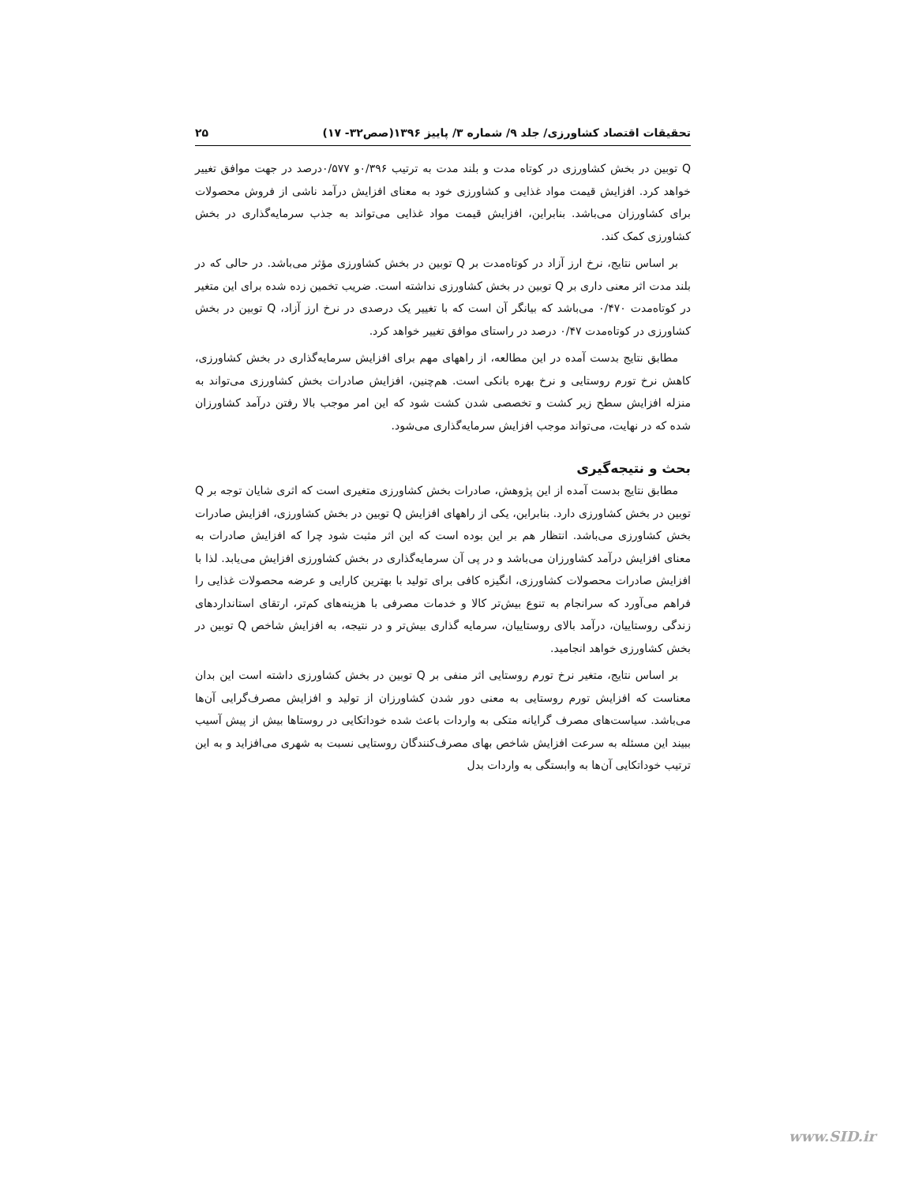تحقیقات اقتصاد کشاورزی/ جلد ۹/ شماره ۳/ پاییز ۱۳۹۶(صص۳۲- ۱۷) ۲۵
Q توبین در بخش کشاورزی در کوتاه مدت و بلند مدت به ترتیب ۰/۳۹۶و ۰/۵۷۷درصد در جهت موافق تغییر خواهد کرد. افزایش قیمت مواد غذایی و کشاورزی خود به معنای افزایش درآمد ناشی از فروش محصولات برای کشاورزان می‌باشد. بنابراین، افزایش قیمت مواد غذایی می‌تواند به جذب سرمایه‌گذاری در بخش کشاورزی کمک کند.
بر اساس نتایج، نرخ ارز آزاد در کوتاه‌مدت بر Q توبین در بخش کشاورزی مؤثر می‌باشد. در حالی که در بلند مدت اثر معنی داری بر Q توبین در بخش کشاورزی نداشته است. ضریب تخمین زده شده برای این متغیر در کوتاه‌مدت ۰/۴۷۰ می‌باشد که بیانگر آن است که با تغییر یک درصدی در نرخ ارز آزاد، Q توبین در بخش کشاورزی در کوتاه‌مدت ۰/۴۷ درصد در راستای موافق تغییر خواهد کرد.
مطابق نتایج بدست آمده در این مطالعه، از راههای مهم برای افزایش سرمایه‌گذاری در بخش کشاورزی، کاهش نرخ تورم روستایی و نرخ بهره بانکی است. هم‌چنین، افزایش صادرات بخش کشاورزی می‌تواند به منزله افزایش سطح زیر کشت و تخصصی شدن کشت شود که این امر موجب بالا رفتن درآمد کشاورزان شده که در نهایت، می‌تواند موجب افزایش سرمایه‌گذاری می‌شود.
بحث و نتیجه‌گیری
مطابق نتایج بدست آمده از این پژوهش، صادرات بخش کشاورزی متغیری است که اثری شایان توجه بر Q توبین در بخش کشاورزی دارد. بنابراین، یکی از راههای افزایش Q توبین در بخش کشاورزی، افزایش صادرات بخش کشاورزی می‌باشد. انتظار هم بر این بوده است که این اثر مثبت شود چرا که افزایش صادرات به معنای افزایش درآمد کشاورزان می‌باشد و در پی آن سرمایه‌گذاری در بخش کشاورزی افزایش می‌یابد. لذا با افزایش صادرات محصولات کشاورزی، انگیزه کافی برای تولید با بهترین کارایی و عرضه محصولات غذایی را فراهم می‌آورد که سرانجام به تنوع بیش‌تر کالا و خدمات مصرفی با هزینه‌های کم‌تر، ارتقای استانداردهای زندگی روستاییان، درآمد بالای روستاییان، سرمایه گذاری بیش‌تر و در نتیجه، به افزایش شاخص Q توبین در بخش کشاورزی خواهد انجامید.
بر اساس نتایج، متغیر نرخ تورم روستایی اثر منفی بر Q توبین در بخش کشاورزی داشته است این بدان معناست که افزایش تورم روستایی به معنی دور شدن کشاورزان از تولید و افزایش مصرف‌گرایی آن‌ها می‌باشد. سیاست‌های مصرف گرایانه متکی به واردات باعث شده خوداتکایی در روستاها بیش از پیش آسیب ببیند این مسئله به سرعت افزایش شاخص بهای مصرف‌کنندگان روستایی نسبت به شهری می‌افزاید و به این ترتیب خوداتکایی آن‌ها به وابستگی به واردات بدل
www.SID.ir